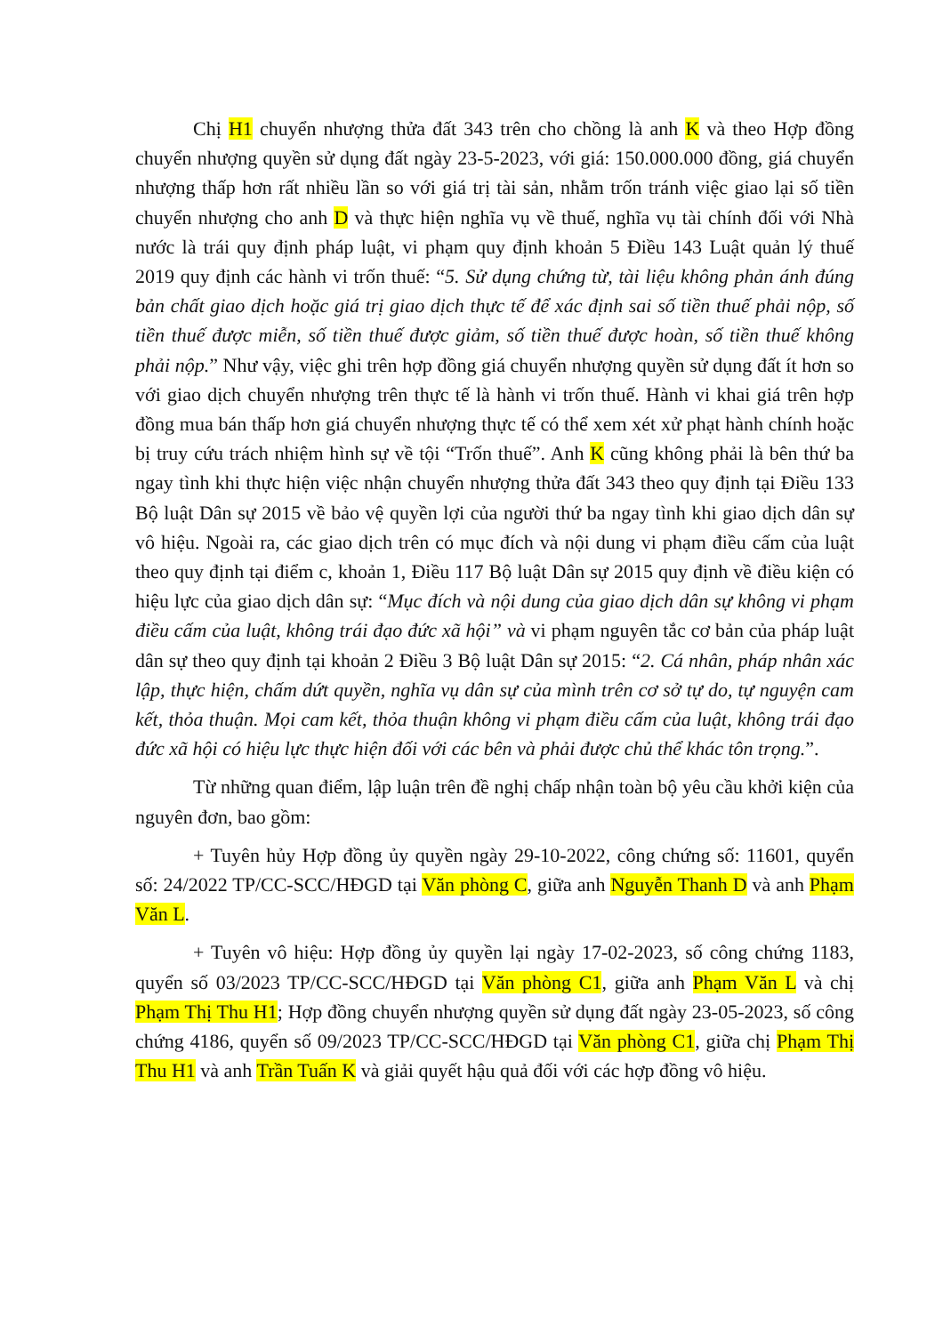Chị H1 chuyển nhượng thửa đất 343 trên cho chồng là anh K và theo Hợp đồng chuyển nhượng quyền sử dụng đất ngày 23-5-2023, với giá: 150.000.000 đồng, giá chuyển nhượng thấp hơn rất nhiều lần so với giá trị tài sản, nhằm trốn tránh việc giao lại số tiền chuyển nhượng cho anh D và thực hiện nghĩa vụ về thuế, nghĩa vụ tài chính đối với Nhà nước là trái quy định pháp luật, vi phạm quy định khoản 5 Điều 143 Luật quản lý thuế 2019 quy định các hành vi trốn thuế: “5. Sử dụng chứng từ, tài liệu không phản ánh đúng bản chất giao dịch hoặc giá trị giao dịch thực tế để xác định sai số tiền thuế phải nộp, số tiền thuế được miễn, số tiền thuế được giảm, số tiền thuế được hoàn, số tiền thuế không phải nộp.” Như vậy, việc ghi trên hợp đồng giá chuyển nhượng quyền sử dụng đất ít hơn so với giao dịch chuyển nhượng trên thực tế là hành vi trốn thuế. Hành vi khai giá trên hợp đồng mua bán thấp hơn giá chuyển nhượng thực tế có thể xem xét xử phạt hành chính hoặc bị truy cứu trách nhiệm hình sự về tội “Trốn thuế”. Anh K cũng không phải là bên thứ ba ngay tình khi thực hiện việc nhận chuyển nhượng thửa đất 343 theo quy định tại Điều 133 Bộ luật Dân sự 2015 về bảo vệ quyền lợi của người thứ ba ngay tình khi giao dịch dân sự vô hiệu. Ngoài ra, các giao dịch trên có mục đích và nội dung vi phạm điều cấm của luật theo quy định tại điểm c, khoản 1, Điều 117 Bộ luật Dân sự 2015 quy định về điều kiện có hiệu lực của giao dịch dân sự: “Mục đích và nội dung của giao dịch dân sự không vi phạm điều cấm của luật, không trái đạo đức xã hội” và vi phạm nguyên tắc cơ bản của pháp luật dân sự theo quy định tại khoản 2 Điều 3 Bộ luật Dân sự 2015: “2. Cá nhân, pháp nhân xác lập, thực hiện, chấm dứt quyền, nghĩa vụ dân sự của mình trên cơ sở tự do, tự nguyện cam kết, thỏa thuận. Mọi cam kết, thỏa thuận không vi phạm điều cấm của luật, không trái đạo đức xã hội có hiệu lực thực hiện đối với các bên và phải được chủ thể khác tôn trọng.”.
Từ những quan điểm, lập luận trên đề nghị chấp nhận toàn bộ yêu cầu khởi kiện của nguyên đơn, bao gồm:
+ Tuyên hủy Hợp đồng ủy quyền ngày 29-10-2022, công chứng số: 11601, quyển số: 24/2022 TP/CC-SCC/HĐGD tại Văn phòng C, giữa anh Nguyễn Thanh D và anh Phạm Văn L.
+ Tuyên vô hiệu: Hợp đồng ủy quyền lại ngày 17-02-2023, số công chứng 1183, quyển số 03/2023 TP/CC-SCC/HĐGD tại Văn phòng C1, giữa anh Phạm Văn L và chị Phạm Thị Thu H1; Hợp đồng chuyển nhượng quyền sử dụng đất ngày 23-05-2023, số công chứng 4186, quyển số 09/2023 TP/CC-SCC/HĐGD tại Văn phòng C1, giữa chị Phạm Thị Thu H1 và anh Trần Tuấn K và giải quyết hậu quả đối với các hợp đồng vô hiệu.